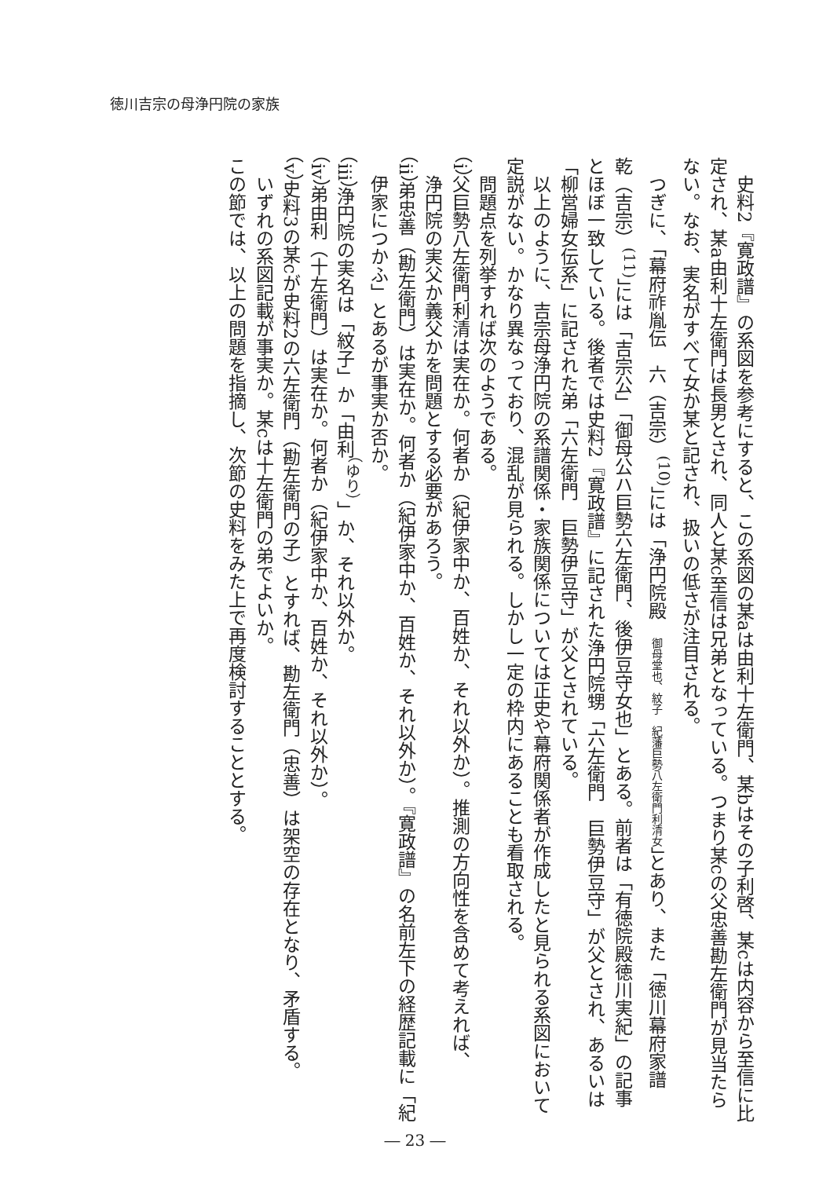徳川吉宗の母浄円院の家族
史料2『寛政譜』の系図を参考にすると、この系図の某aは由利十左衛門、某bはその子利啓、某cは内容から至信に比定され、某a由利十左衛門は長男とされ、同人と某c至信は兄弟となっている。つまり某cの父忠善勘左衛門が見当たらない。なお、実名がすべて女か某と記され、扱いの低さが注目される。
つぎに、「幕府祚胤伝　六（吉宗）<sup>(10)</sup>」には「浄円院殿　御母堂也、紋子　紀藩巨勢八左衛門利清女」とあり、また「徳川幕府家譜　乾（吉宗）<sup>(11)</sup>」には「吉宗公」「御母公ハ巨勢六左衛門、後伊豆守女也」とある。前者は「有徳院殿徳川実紀」の記事とほぼ一致している。後者では史料2『寛政譜』に記された浄円院甥「六左衛門　巨勢伊豆守」が父とされ、あるいは「柳営婦女伝系」に記された弟「六左衛門　巨勢伊豆守」が父とされている。
以上のように、吉宗母浄円院の系譜関係・家族関係については正史や幕府関係者が作成したと見られる系図において定説がない。かなり異なっており、混乱が見られる。しかし一定の枠内にあることも看取される。
問題点を列挙すれば次のようである。
（i）父巨勢八左衛門利清は実在か。何者か（紀伊家中か、百姓か、それ以外か）。推測の方向性を含めて考えれば、
浄円院の実父か義父かを問題とする必要があろう。
（ii）弟忠善（勘左衛門）は実在か。何者か（紀伊家中か、百姓か、それ以外か）。『寛政譜』の名前左下の経歴記載に「紀
伊家につかふ」とあるが事実か否か。
（iii）浄円院の実名は「紋子」か「由利<sup>（ゆり）</sup>」か、それ以外か。
（iv）弟由利（十左衛門）は実在か。何者か（紀伊家中か、百姓か、それ以外か）。
（v）史料3の某cが史料2の六左衛門（勘左衛門の子）とすれば、勘左衛門（忠善）は架空の存在となり、矛盾する。
いずれの系図記載が事実か。某cは十左衛門の弟でよいか。
この節では、以上の問題を指摘し、次節の史料をみた上で再度検討することとする。
― 23 ―